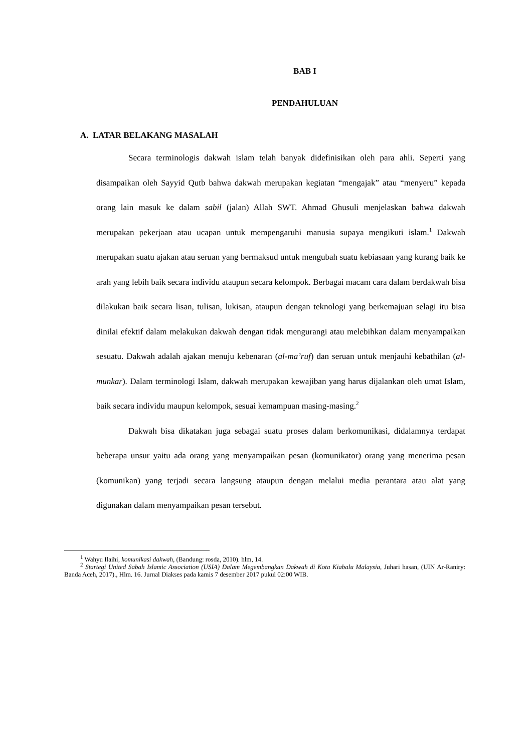BAB I
PENDAHULUAN
A. LATAR BELAKANG MASALAH
Secara terminologis dakwah islam telah banyak didefinisikan oleh para ahli. Seperti yang disampaikan oleh Sayyid Qutb bahwa dakwah merupakan kegiatan “mengajak” atau “menyeru” kepada orang lain masuk ke dalam sabil (jalan) Allah SWT. Ahmad Ghusuli menjelaskan bahwa dakwah merupakan pekerjaan atau ucapan untuk mempengaruhi manusia supaya mengikuti islam.<sup>1</sup> Dakwah merupakan suatu ajakan atau seruan yang bermaksud untuk mengubah suatu kebiasaan yang kurang baik ke arah yang lebih baik secara individu ataupun secara kelompok. Berbagai macam cara dalam berdakwah bisa dilakukan baik secara lisan, tulisan, lukisan, ataupun dengan teknologi yang berkemajuan selagi itu bisa dinilai efektif dalam melakukan dakwah dengan tidak mengurangi atau melebihkan dalam menyampaikan sesuatu. Dakwah adalah ajakan menuju kebenaran (al-ma’ruf) dan seruan untuk menjauhi kebathilan (al-munkar). Dalam terminologi Islam, dakwah merupakan kewajiban yang harus dijalankan oleh umat Islam, baik secara individu maupun kelompok, sesuai kemampuan masing-masing.<sup>2</sup>
Dakwah bisa dikatakan juga sebagai suatu proses dalam berkomunikasi, didalamnya terdapat beberapa unsur yaitu ada orang yang menyampaikan pesan (komunikator) orang yang menerima pesan (komunikan) yang terjadi secara langsung ataupun dengan melalui media perantara atau alat yang digunakan dalam menyampaikan pesan tersebut.
<sup>1</sup> Wahyu Ilaihi, komunikasi dakwah, (Bandung: rosda, 2010). hlm, 14.
<sup>2</sup> Startegi United Sabah Islamic Association (USIA) Dalam Megembangkan Dakwah di Kota Kiabalu Malaysia, Juhari hasan, (UIN Ar-Raniry: Banda Aceh, 2017)., Hlm. 16. Jurnal Diakses pada kamis 7 desember 2017 pukul 02:00 WIB.